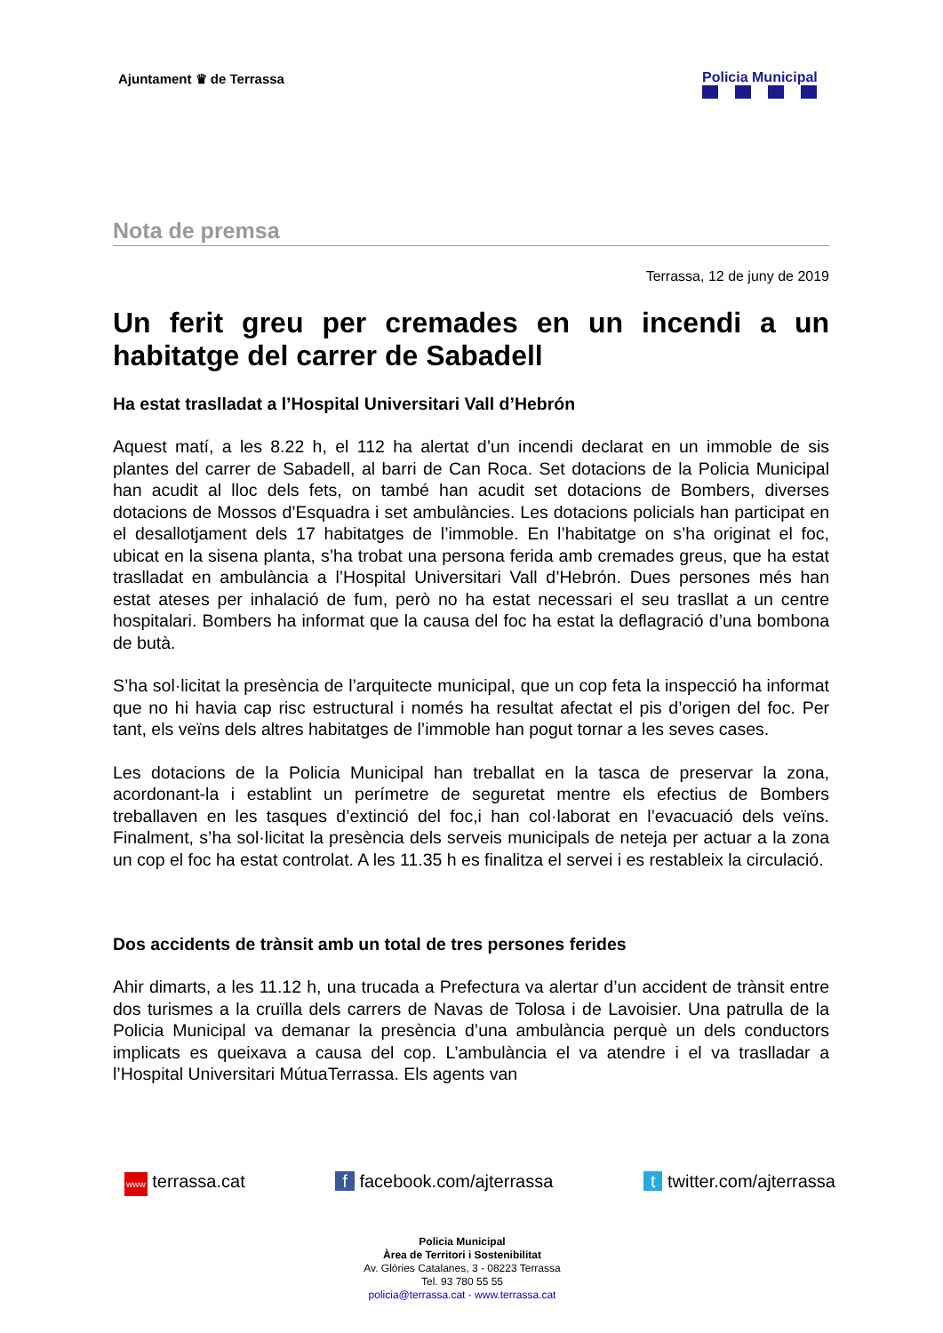Ajuntament ♛ de Terrassa Policia Municipal
Nota de premsa
Terrassa, 12 de juny de 2019
Un ferit greu per cremades en un incendi a un habitatge del carrer de Sabadell
Ha estat traslladat a l’Hospital Universitari Vall d’Hebrón
Aquest matí, a les 8.22 h, el 112 ha alertat d’un incendi declarat en un immoble de sis plantes del carrer de Sabadell, al barri de Can Roca. Set dotacions de la Policia Municipal han acudit al lloc dels fets, on també han acudit set dotacions de Bombers, diverses dotacions de Mossos d’Esquadra i set ambulàncies. Les dotacions policials han participat en el desallotjament dels 17 habitatges de l’immoble. En l’habitatge on s’ha originat el foc, ubicat en la sisena planta, s’ha trobat una persona ferida amb cremades greus, que ha estat traslladat en ambulància a l’Hospital Universitari Vall d’Hebrón. Dues persones més han estat ateses per inhalació de fum, però no ha estat necessari el seu trasllat a un centre hospitalari. Bombers ha informat que la causa del foc ha estat la deflagració d’una bombona de butà.
S’ha sol·licitat la presència de l’arquitecte municipal, que un cop feta la inspecció ha informat que no hi havia cap risc estructural i només ha resultat afectat el pis d’origen del foc. Per tant, els veïns dels altres habitatges de l’immoble han pogut tornar a les seves cases.
Les dotacions de la Policia Municipal han treballat en la tasca de preservar la zona, acordonant-la i establint un perímetre de seguretat mentre els efectius de Bombers treballaven en les tasques d’extinció del foc,i han col·laborat en l’evacuació dels veïns. Finalment, s’ha sol·licitat la presència dels serveis municipals de neteja per actuar a la zona un cop el foc ha estat controlat. A les 11.35 h es finalitza el servei i es restableix la circulació.
Dos accidents de trànsit amb un total de tres persones ferides
Ahir dimarts, a les 11.12 h, una trucada a Prefectura va alertar d’un accident de trànsit entre dos turismes a la cruïlla dels carrers de Navas de Tolosa i de Lavoisier. Una patrulla de la Policia Municipal va demanar la presència d’una ambulància perquè un dels conductors implicats es queixava a causa del cop. L’ambulància el va atendre i el va traslladar a l’Hospital Universitari MútuaTerrassa. Els agents van
www terrassa.cat f facebook.com/ajterrassa t twitter.com/ajterrassa
Policia Municipal
Àrea de Territori i Sostenibilitat
Av. Glòries Catalanes, 3 - 08223 Terrassa
Tel. 93 780 55 55
policia@terrassa.cat · www.terrassa.cat